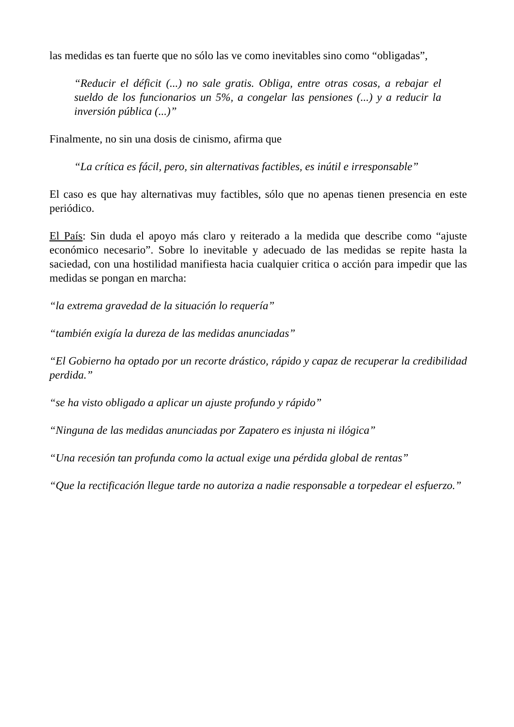las medidas es tan fuerte que no sólo las ve como inevitables sino como “obligadas”,
“Reducir el déficit (...) no sale gratis. Obliga, entre otras cosas, a rebajar el sueldo de los funcionarios un 5%, a congelar las pensiones (...) y a reducir la inversión pública (...)”
Finalmente, no sin una dosis de cinismo, afirma que
“La crítica es fácil, pero, sin alternativas factibles, es inútil e irresponsable”
El caso es que hay alternativas muy factibles, sólo que no apenas tienen presencia en este periódico.
El País: Sin duda el apoyo más claro y reiterado a la medida que describe como “ajuste económico necesario”. Sobre lo inevitable y adecuado de las medidas se repite hasta la saciedad, con una hostilidad manifiesta hacia cualquier critica o acción para impedir que las medidas se pongan en marcha:
“la extrema gravedad de la situación lo requería”
“también exigía la dureza de las medidas anunciadas”
“El Gobierno ha optado por un recorte drástico, rápido y capaz de recuperar la credibilidad perdida.”
“se ha visto obligado a aplicar un ajuste profundo y rápido”
“Ninguna de las medidas anunciadas por Zapatero es injusta ni ilógica”
“Una recesión tan profunda como la actual exige una pérdida global de rentas”
“Que la rectificación llegue tarde no autoriza a nadie responsable a torpedear el esfuerzo.”